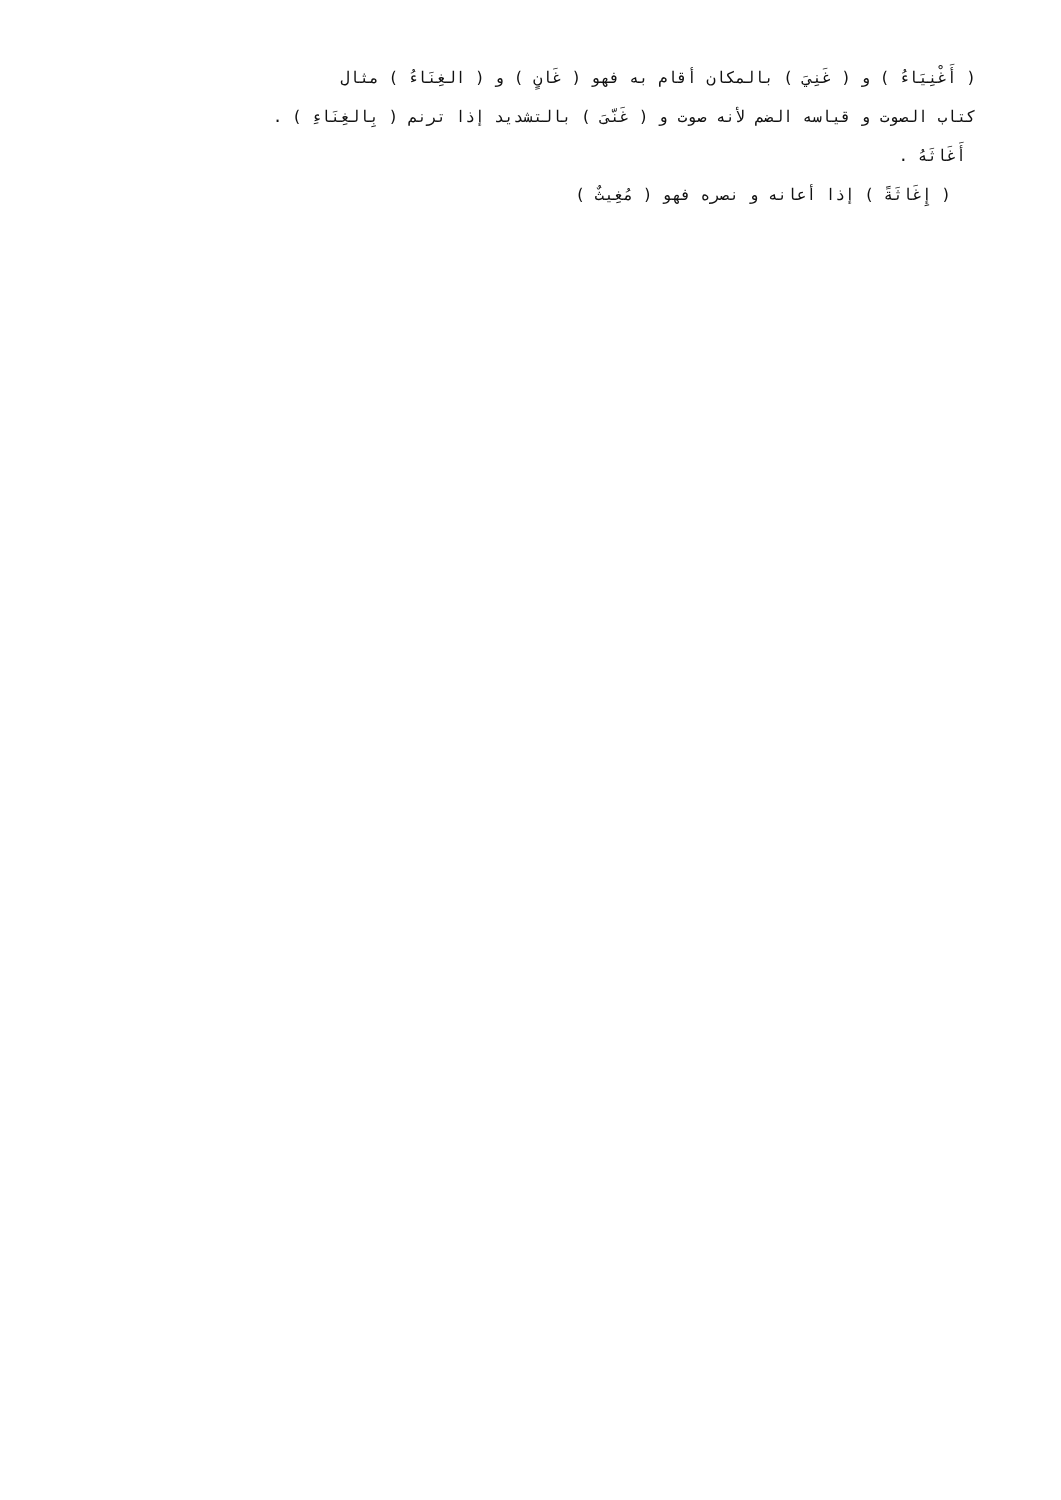( أَغْنِيَاءُ ) و ( غَنِيَ ) بالمكان أقام به فهو ( غَانٍ ) و ( الغِنَاءُ ) مثال
كتاب الصوت و قياسه الضم لأنه صوت و ( غَنّىَ ) بالتشديد إذا ترنم ( بِالغِنَاءِ ) .
أَغَاثَهُ .
( إِغَاثَةً ) إذا أعانه و نصره فهو ( مُغِيثٌ )